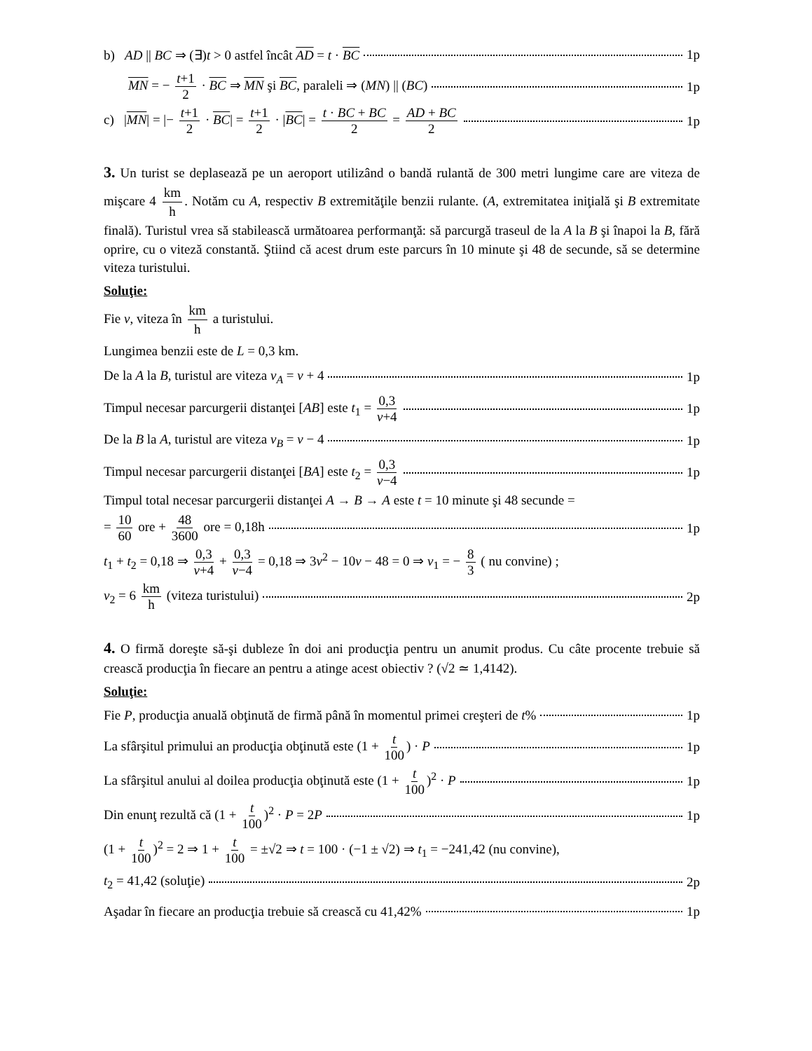b) AD || BC ⇒ (∃)t > 0 astfel încât AD = t · BC 1p
MN = − t+1 2 · BC ⇒ MN şi BC, paraleli ⇒ (MN) || (BC) 1p
c) |MN| = |− t+1 2 · BC| = t+1 2 · |BC| = t · BC + BC 2 = AD + BC 2 1p
3. Un turist se deplasează pe un aeroport utilizând o bandă rulantă de 300 metri lungime care are viteza de mişcare 4 km h. Notăm cu A, respectiv B extremităţile benzii rulante. (A, extremitatea iniţială şi B extremitate finală). Turistul vrea să stabilească următoarea performanţă: să parcurgă traseul de la A la B şi înapoi la B, fără oprire, cu o viteză constantă. Ştiind că acest drum este parcurs în 10 minute şi 48 de secunde, să se determine viteza turistului.
Soluţie:
Fie v, viteza în km h a turistului.
Lungimea benzii este de L = 0,3 km.
De la A la B, turistul are viteza v<sub>A</sub> = v + 4 1p
Timpul necesar parcurgerii distanţei [AB] este t<sub>1</sub> = 0,3 v+4 1p
De la B la A, turistul are viteza v<sub>B</sub> = v − 4 1p
Timpul necesar parcurgerii distanţei [BA] este t<sub>2</sub> = 0,3 v−4 1p
Timpul total necesar parcurgerii distanţei A → B → A este t = 10 minute şi 48 secunde =
= 10 60 ore + 48 3600 ore = 0,18h 1p
t<sub>1</sub> + t<sub>2</sub> = 0,18 ⇒ 0,3 v+4 + 0,3 v−4 = 0,18 ⇒ 3v<sup>2</sup> − 10v − 48 = 0 ⇒ v<sub>1</sub> = − 8 3 ( nu convine) ;
v<sub>2</sub> = 6 km h (viteza turistului) 2p
4. O firmă doreşte să-şi dubleze în doi ani producţia pentru un anumit produs. Cu câte procente trebuie să crească producţia în fiecare an pentru a atinge acest obiectiv ? (√2 ≃ 1,4142).
Soluţie:
Fie P, producţia anuală obţinută de firmă până în momentul primei creşteri de t% 1p
La sfârşitul primului an producţia obţinută este (1 + t 100) · P 1p
La sfârşitul anului al doilea producţia obţinută este (1 + t 100)<sup>2</sup> · P 1p
Din enunţ rezultă că (1 + t 100)<sup>2</sup> · P = 2P 1p
(1 + t 100)<sup>2</sup> = 2 ⇒ 1 + t 100 = ±√2 ⇒ t = 100 · (−1 ± √2) ⇒ t<sub>1</sub> = −241,42 (nu convine),
t<sub>2</sub> = 41,42 (soluţie) 2p
Aşadar în fiecare an producţia trebuie să crească cu 41,42% 1p